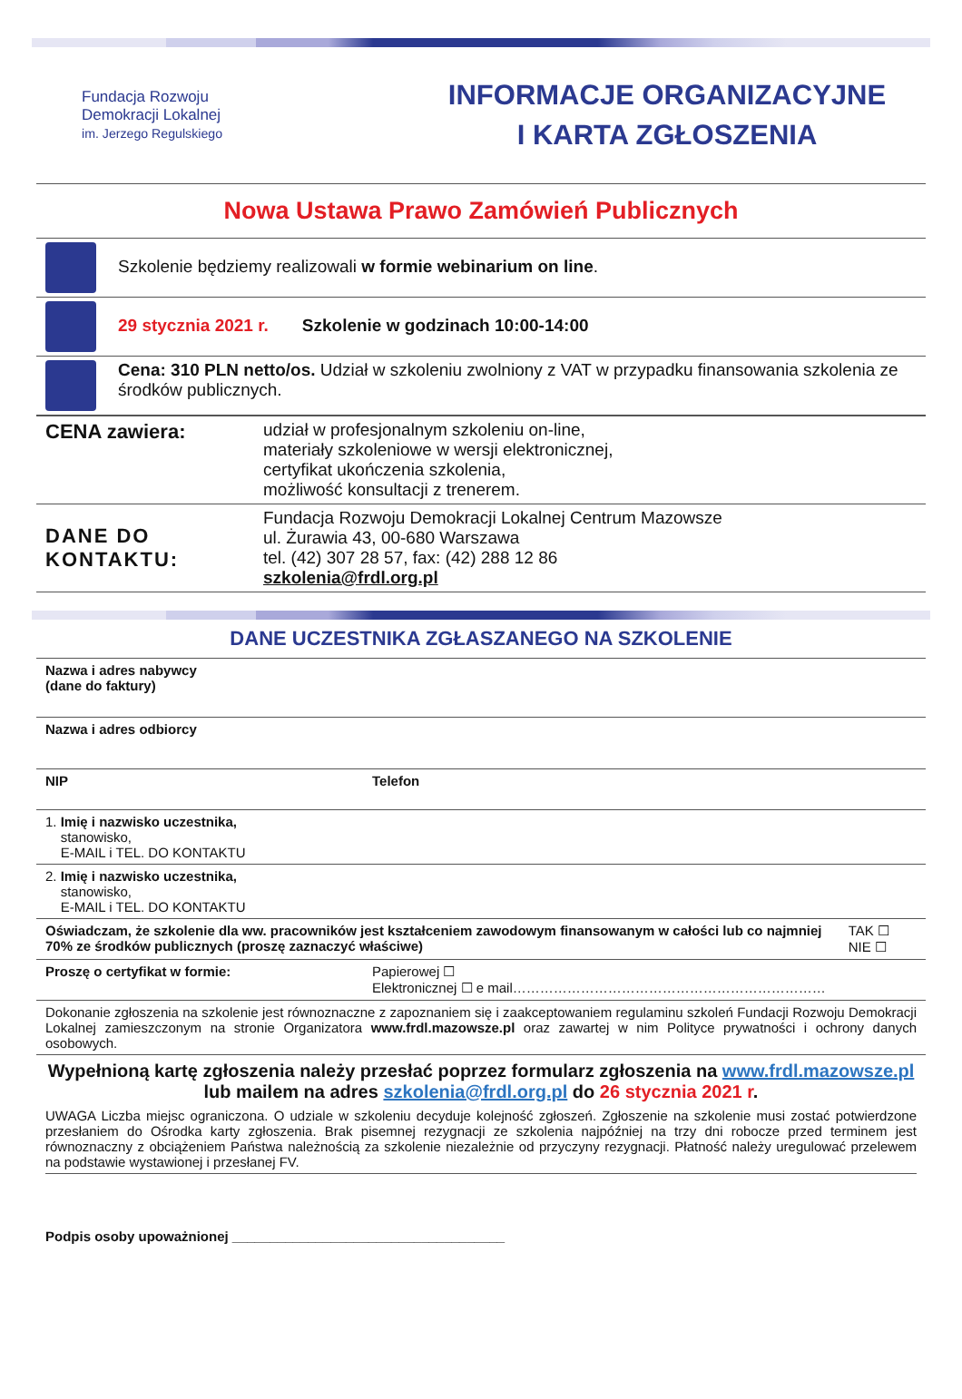Fundacja Rozwoju
Demokracji Lokalnej
im. Jerzego Regulskiego
INFORMACJE ORGANIZACYJNE
I KARTA ZGŁOSZENIA
Nowa Ustawa Prawo Zamówień Publicznych
| | Szkolenie będziemy realizowali w formie webinarium on line . |
| | 29 stycznia 2021 r. Szkolenie w godzinach 10:00-14:00 |
| | Cena: 310 PLN netto/os. Udział w szkoleniu zwolniony z VAT w przypadku finansowania szkolenia ze środków publicznych. |
| CENA zawiera: | udział w profesjonalnym szkoleniu on-line, materiały szkoleniowe w wersji elektronicznej, certyfikat ukończenia szkolenia, możliwość konsultacji z trenerem. |
| DANE DO KONTAKTU: | Fundacja Rozwoju Demokracji Lokalnej Centrum Mazowsze ul. Żurawia 43, 00-680 Warszawa tel. (42) 307 28 57, fax: (42) 288 12 86 szkolenia@frdl.org.pl |
DANE UCZESTNIKA ZGŁASZANEGO NA SZKOLENIE
| Nazwa i adres nabywcy (dane do faktury) | | |
| Nazwa i adres odbiorcy | | |
| NIP | Telefon | |
| 1. Imię i nazwisko uczestnika, stanowisko, E-MAIL i TEL. DO KONTAKTU | | |
| 2. Imię i nazwisko uczestnika, stanowisko, E-MAIL i TEL. DO KONTAKTU | | |
| Oświadczam, że szkolenie dla ww. pracowników jest kształceniem zawodowym finansowanym w całości lub co najmniej 70% ze środków publicznych (proszę zaznaczyć właściwe) | | TAK ☐ NIE ☐ |
| Proszę o certyfikat w formie: | Papierowej ☐ Elektronicznej ☐ e mail…………………………………………………………… | |
| Dokonanie zgłoszenia na szkolenie jest równoznaczne z zapoznaniem się i zaakceptowaniem regulaminu szkoleń Fundacji Rozwoju Demokracji Lokalnej zamieszczonym na stronie Organizatora www.frdl.mazowsze.pl oraz zawartej w nim Polityce prywatności i ochrony danych osobowych. | | |
Wypełnioną kartę zgłoszenia należy przesłać poprzez formularz zgłoszenia na www.frdl.mazowsze.pl lub mailem na adres szkolenia@frdl.org.pl do 26 stycznia 2021 r.
UWAGA Liczba miejsc ograniczona. O udziale w szkoleniu decyduje kolejność zgłoszeń. Zgłoszenie na szkolenie musi zostać potwierdzone przesłaniem do Ośrodka karty zgłoszenia. Brak pisemnej rezygnacji ze szkolenia najpóźniej na trzy dni robocze przed terminem jest równoznaczny z obciążeniem Państwa należnością za szkolenie niezależnie od przyczyny rezygnacji. Płatność należy uregulować przelewem na podstawie wystawionej i przesłanej FV.
Podpis osoby upoważnionej ____________________________________